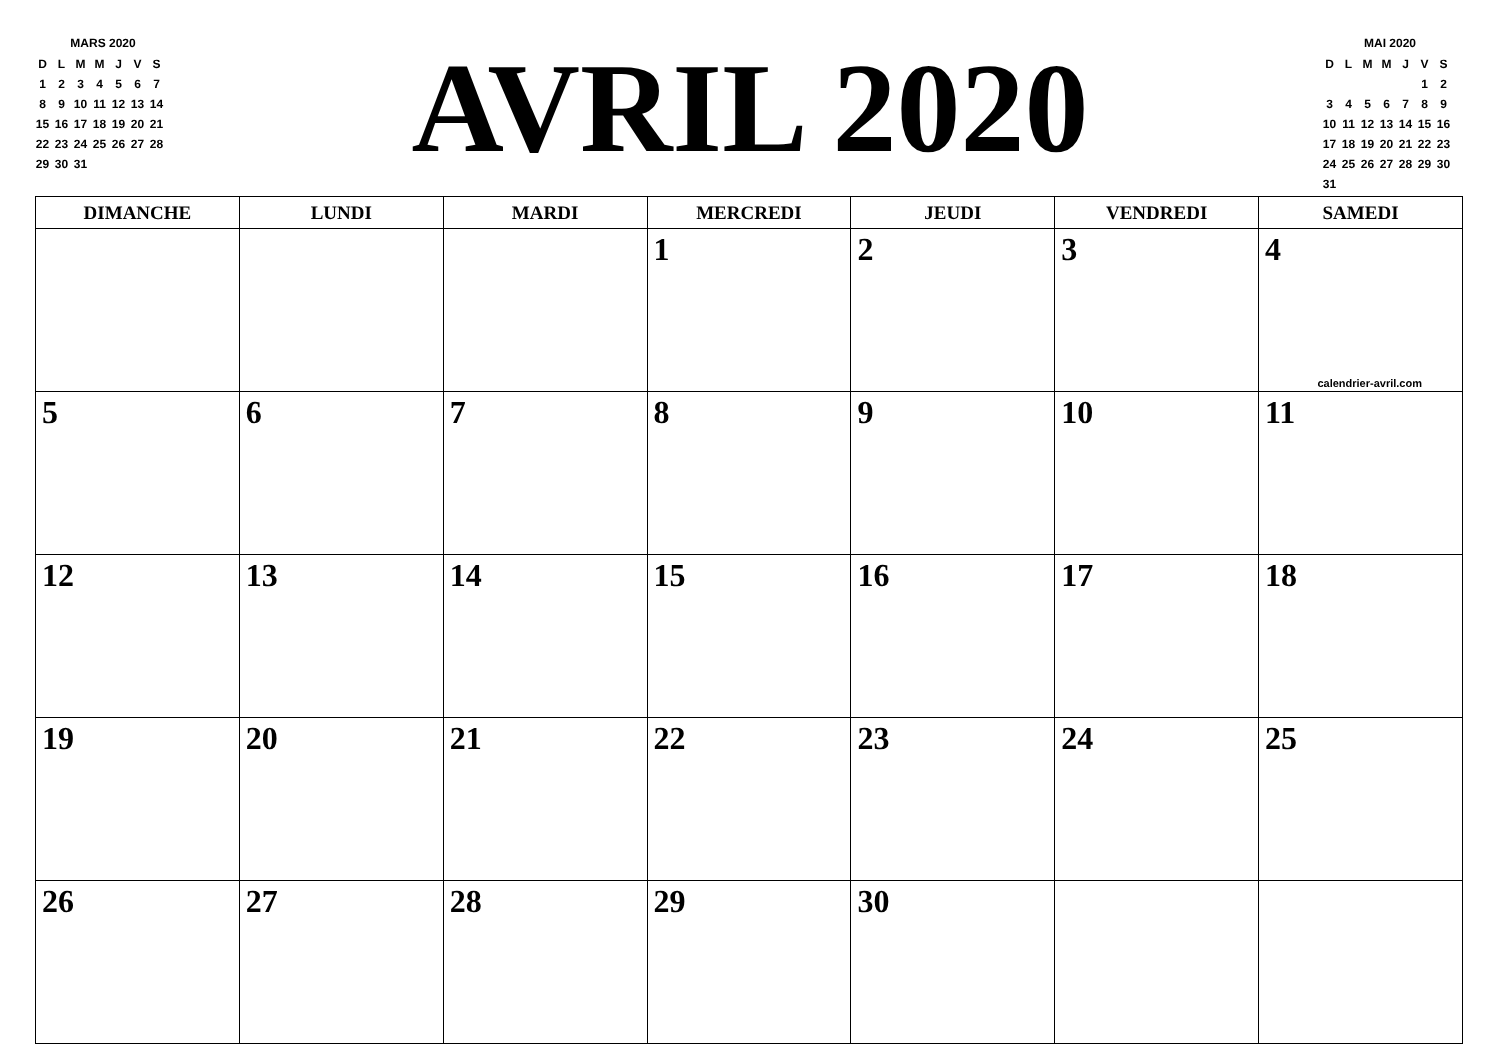MARS 2020
| D | L | M | M | J | V | S |
| 1 | 2 | 3 | 4 | 5 | 6 | 7 |
| 8 | 9 | 10 | 11 | 12 | 13 | 14 |
| 15 | 16 | 17 | 18 | 19 | 20 | 21 |
| 22 | 23 | 24 | 25 | 26 | 27 | 28 |
| 29 | 30 | 31 | | | | |
AVRIL 2020
MAI 2020
| D | L | M | M | J | V | S |
| | | | | | 1 | 2 |
| 3 | 4 | 5 | 6 | 7 | 8 | 9 |
| 10 | 11 | 12 | 13 | 14 | 15 | 16 |
| 17 | 18 | 19 | 20 | 21 | 22 | 23 |
| 24 | 25 | 26 | 27 | 28 | 29 | 30 |
| 31 | | | | | | |
| DIMANCHE | LUNDI | MARDI | MERCREDI | JEUDI | VENDREDI | SAMEDI |
| --- | --- | --- | --- | --- | --- | --- |
| | | | 1 | 2 | 3 | 4 calendrier-avril.com |
| 5 | 6 | 7 | 8 | 9 | 10 | 11 |
| 12 | 13 | 14 | 15 | 16 | 17 | 18 |
| 19 | 20 | 21 | 22 | 23 | 24 | 25 |
| 26 | 27 | 28 | 29 | 30 | | |